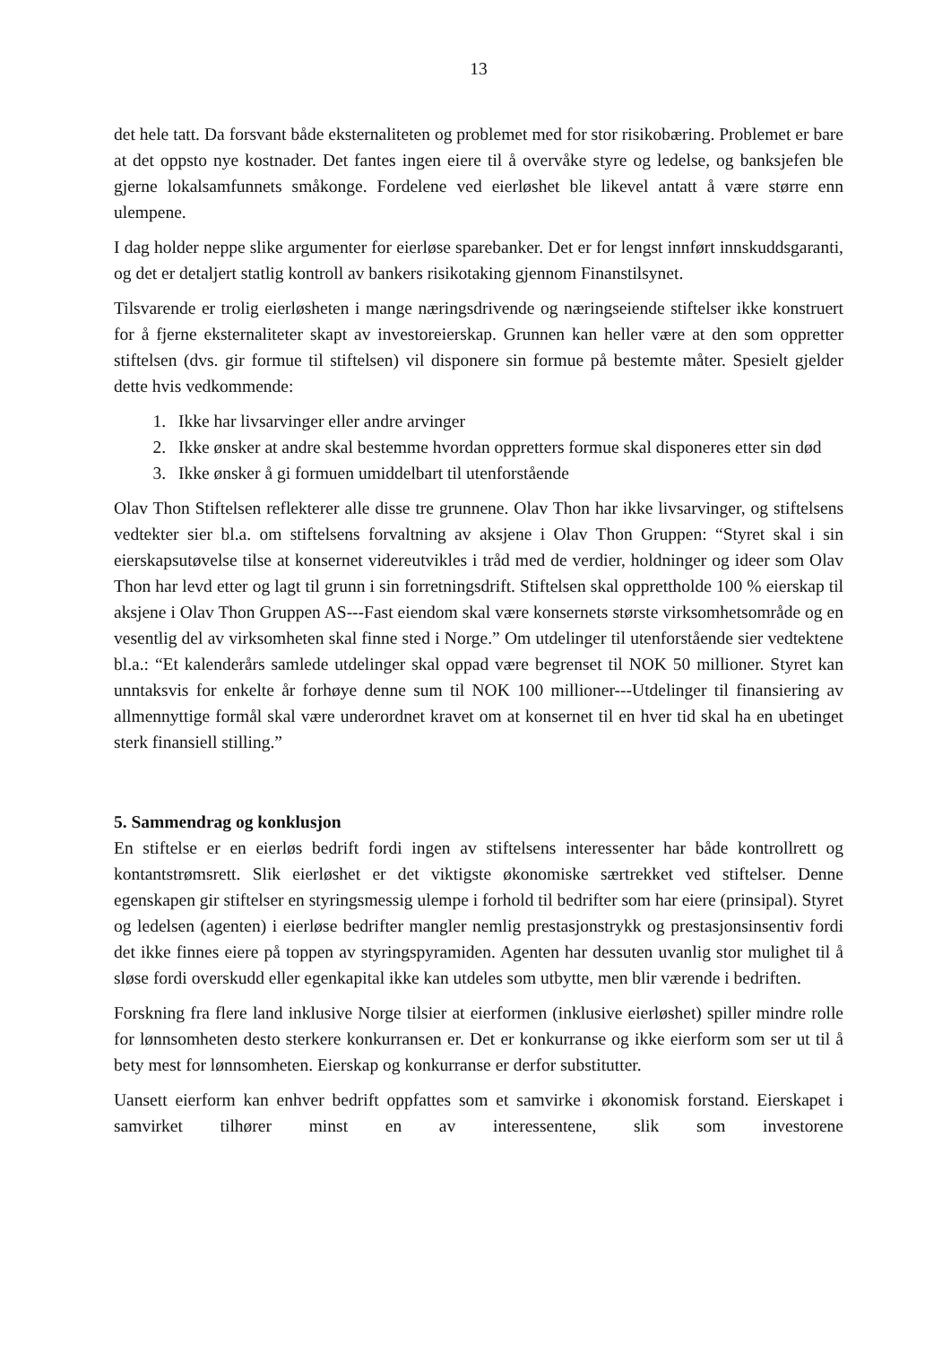13
det hele tatt. Da forsvant både eksternaliteten og problemet med for stor risikobæring. Problemet er bare at det oppsto nye kostnader. Det fantes ingen eiere til å overvåke styre og ledelse, og banksjefen ble gjerne lokalsamfunnets småkonge. Fordelene ved eierløshet ble likevel antatt å være større enn ulempene.
I dag holder neppe slike argumenter for eierløse sparebanker. Det er for lengst innført innskuddsgaranti, og det er detaljert statlig kontroll av bankers risikotaking gjennom Finanstilsynet.
Tilsvarende er trolig eierløsheten i mange næringsdrivende og næringseiende stiftelser ikke konstruert for å fjerne eksternaliteter skapt av investoreierskap. Grunnen kan heller være at den som oppretter stiftelsen (dvs. gir formue til stiftelsen) vil disponere sin formue på bestemte måter. Spesielt gjelder dette hvis vedkommende:
1. Ikke har livsarvinger eller andre arvinger
2. Ikke ønsker at andre skal bestemme hvordan oppretters formue skal disponeres etter sin død
3. Ikke ønsker å gi formuen umiddelbart til utenforstående
Olav Thon Stiftelsen reflekterer alle disse tre grunnene. Olav Thon har ikke livsarvinger, og stiftelsens vedtekter sier bl.a. om stiftelsens forvaltning av aksjene i Olav Thon Gruppen: “Styret skal i sin eierskapsutøvelse tilse at konsernet videreutvikles i tråd med de verdier, holdninger og ideer som Olav Thon har levd etter og lagt til grunn i sin forretningsdrift. Stiftelsen skal opprettholde 100 % eierskap til aksjene i Olav Thon Gruppen AS---Fast eiendom skal være konsernets største virksomhetsområde og en vesentlig del av virksomheten skal finne sted i Norge.” Om utdelinger til utenforstående sier vedtektene bl.a.: “Et kalenderårs samlede utdelinger skal oppad være begrenset til NOK 50 millioner. Styret kan unntaksvis for enkelte år forhøye denne sum til NOK 100 millioner---Utdelinger til finansiering av allmennyttige formål skal være underordnet kravet om at konsernet til en hver tid skal ha en ubetinget sterk finansiell stilling.”
5. Sammendrag og konklusjon
En stiftelse er en eierløs bedrift fordi ingen av stiftelsens interessenter har både kontrollrett og kontantstrømsrett. Slik eierløshet er det viktigste økonomiske særtrekket ved stiftelser. Denne egenskapen gir stiftelser en styringsmessig ulempe i forhold til bedrifter som har eiere (prinsipal). Styret og ledelsen (agenten) i eierløse bedrifter mangler nemlig prestasjonstrykk og prestasjonsinsentiv fordi det ikke finnes eiere på toppen av styringspyramiden. Agenten har dessuten uvanlig stor mulighet til å sløse fordi overskudd eller egenkapital ikke kan utdeles som utbytte, men blir værende i bedriften.
Forskning fra flere land inklusive Norge tilsier at eierformen (inklusive eierløshet) spiller mindre rolle for lønnsomheten desto sterkere konkurransen er. Det er konkurranse og ikke eierform som ser ut til å bety mest for lønnsomheten. Eierskap og konkurranse er derfor substitutter.
Uansett eierform kan enhver bedrift oppfattes som et samvirke i økonomisk forstand. Eierskapet i samvirket tilhører minst en av interessentene, slik som investorene